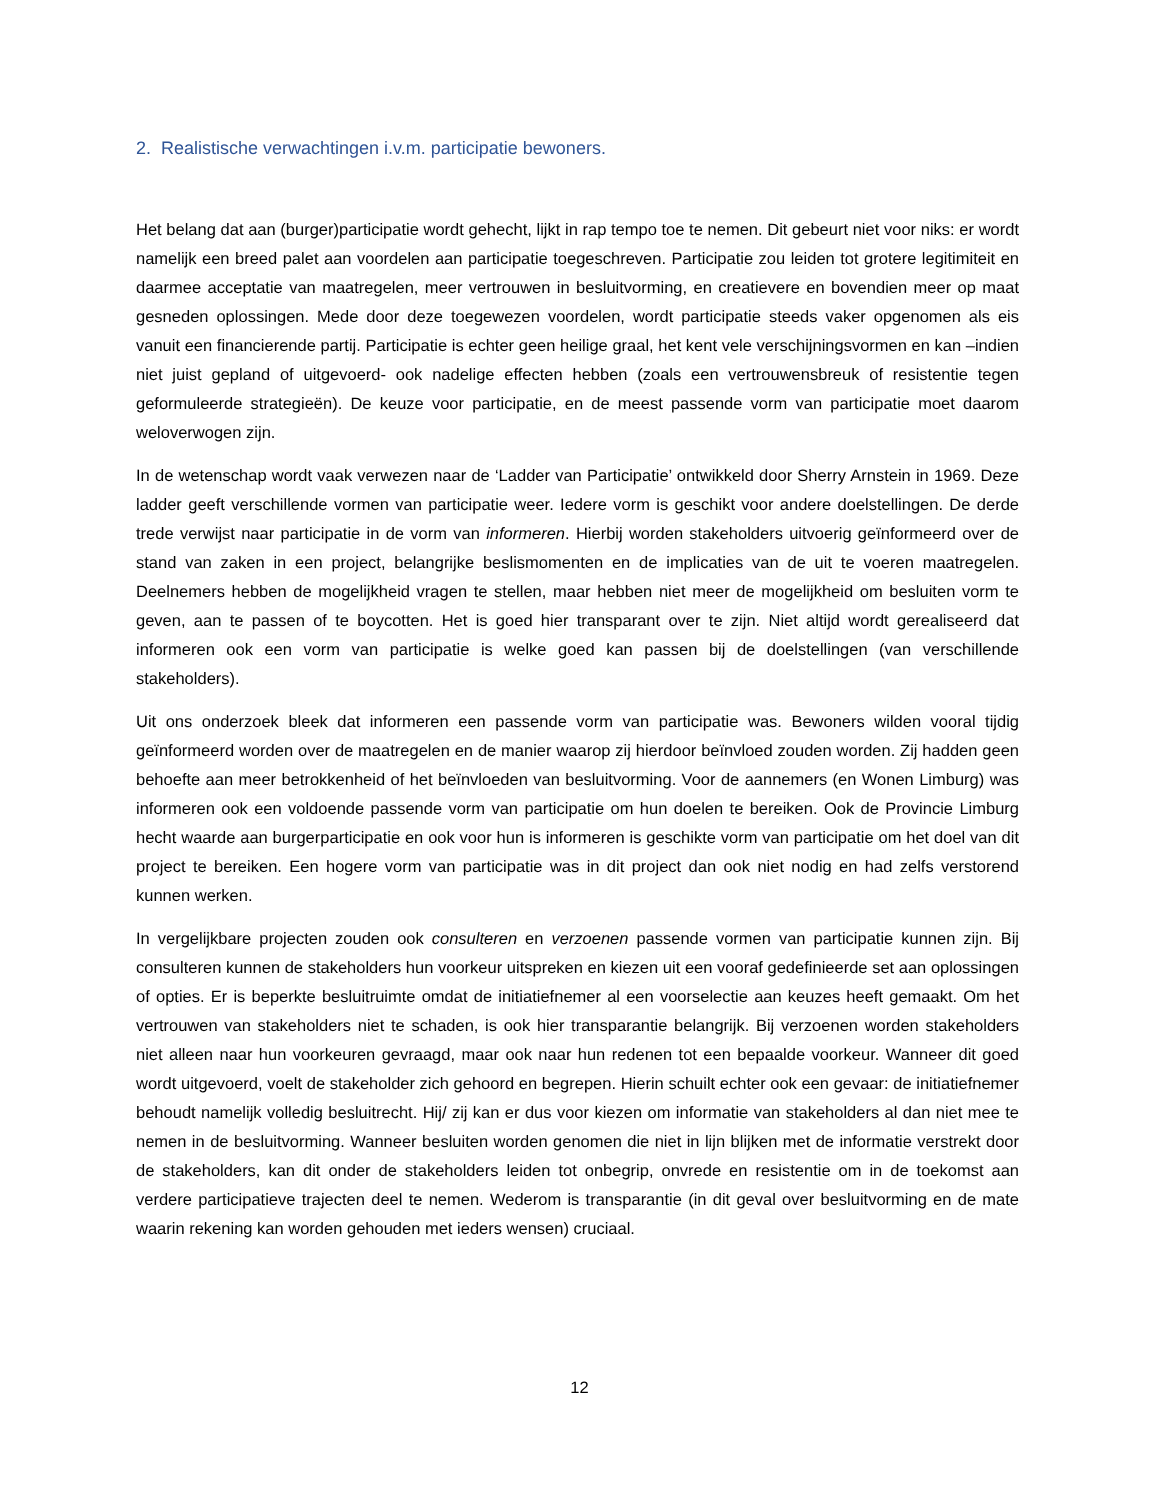2. Realistische verwachtingen i.v.m. participatie bewoners.
Het belang dat aan (burger)participatie wordt gehecht, lijkt in rap tempo toe te nemen. Dit gebeurt niet voor niks: er wordt namelijk een breed palet aan voordelen aan participatie toegeschreven. Participatie zou leiden tot grotere legitimiteit en daarmee acceptatie van maatregelen, meer vertrouwen in besluitvorming, en creatievere en bovendien meer op maat gesneden oplossingen. Mede door deze toegewezen voordelen, wordt participatie steeds vaker opgenomen als eis vanuit een financierende partij. Participatie is echter geen heilige graal, het kent vele verschijningsvormen en kan –indien niet juist gepland of uitgevoerd- ook nadelige effecten hebben (zoals een vertrouwensbreuk of resistentie tegen geformuleerde strategieën). De keuze voor participatie, en de meest passende vorm van participatie moet daarom weloverwogen zijn.
In de wetenschap wordt vaak verwezen naar de ‘Ladder van Participatie’ ontwikkeld door Sherry Arnstein in 1969. Deze ladder geeft verschillende vormen van participatie weer. Iedere vorm is geschikt voor andere doelstellingen. De derde trede verwijst naar participatie in de vorm van informeren. Hierbij worden stakeholders uitvoerig geïnformeerd over de stand van zaken in een project, belangrijke beslismomenten en de implicaties van de uit te voeren maatregelen. Deelnemers hebben de mogelijkheid vragen te stellen, maar hebben niet meer de mogelijkheid om besluiten vorm te geven, aan te passen of te boycotten. Het is goed hier transparant over te zijn. Niet altijd wordt gerealiseerd dat informeren ook een vorm van participatie is welke goed kan passen bij de doelstellingen (van verschillende stakeholders).
Uit ons onderzoek bleek dat informeren een passende vorm van participatie was. Bewoners wilden vooral tijdig geïnformeerd worden over de maatregelen en de manier waarop zij hierdoor beïnvloed zouden worden. Zij hadden geen behoefte aan meer betrokkenheid of het beïnvloeden van besluitvorming. Voor de aannemers (en Wonen Limburg) was informeren ook een voldoende passende vorm van participatie om hun doelen te bereiken. Ook de Provincie Limburg hecht waarde aan burgerparticipatie en ook voor hun is informeren is geschikte vorm van participatie om het doel van dit project te bereiken. Een hogere vorm van participatie was in dit project dan ook niet nodig en had zelfs verstorend kunnen werken.
In vergelijkbare projecten zouden ook consulteren en verzoenen passende vormen van participatie kunnen zijn. Bij consulteren kunnen de stakeholders hun voorkeur uitspreken en kiezen uit een vooraf gedefinieerde set aan oplossingen of opties. Er is beperkte besluitruimte omdat de initiatiefnemer al een voorselectie aan keuzes heeft gemaakt. Om het vertrouwen van stakeholders niet te schaden, is ook hier transparantie belangrijk. Bij verzoenen worden stakeholders niet alleen naar hun voorkeuren gevraagd, maar ook naar hun redenen tot een bepaalde voorkeur. Wanneer dit goed wordt uitgevoerd, voelt de stakeholder zich gehoord en begrepen. Hierin schuilt echter ook een gevaar: de initiatiefnemer behoudt namelijk volledig besluitrecht. Hij/ zij kan er dus voor kiezen om informatie van stakeholders al dan niet mee te nemen in de besluitvorming. Wanneer besluiten worden genomen die niet in lijn blijken met de informatie verstrekt door de stakeholders, kan dit onder de stakeholders leiden tot onbegrip, onvrede en resistentie om in de toekomst aan verdere participatieve trajecten deel te nemen. Wederom is transparantie (in dit geval over besluitvorming en de mate waarin rekening kan worden gehouden met ieders wensen) cruciaal.
12